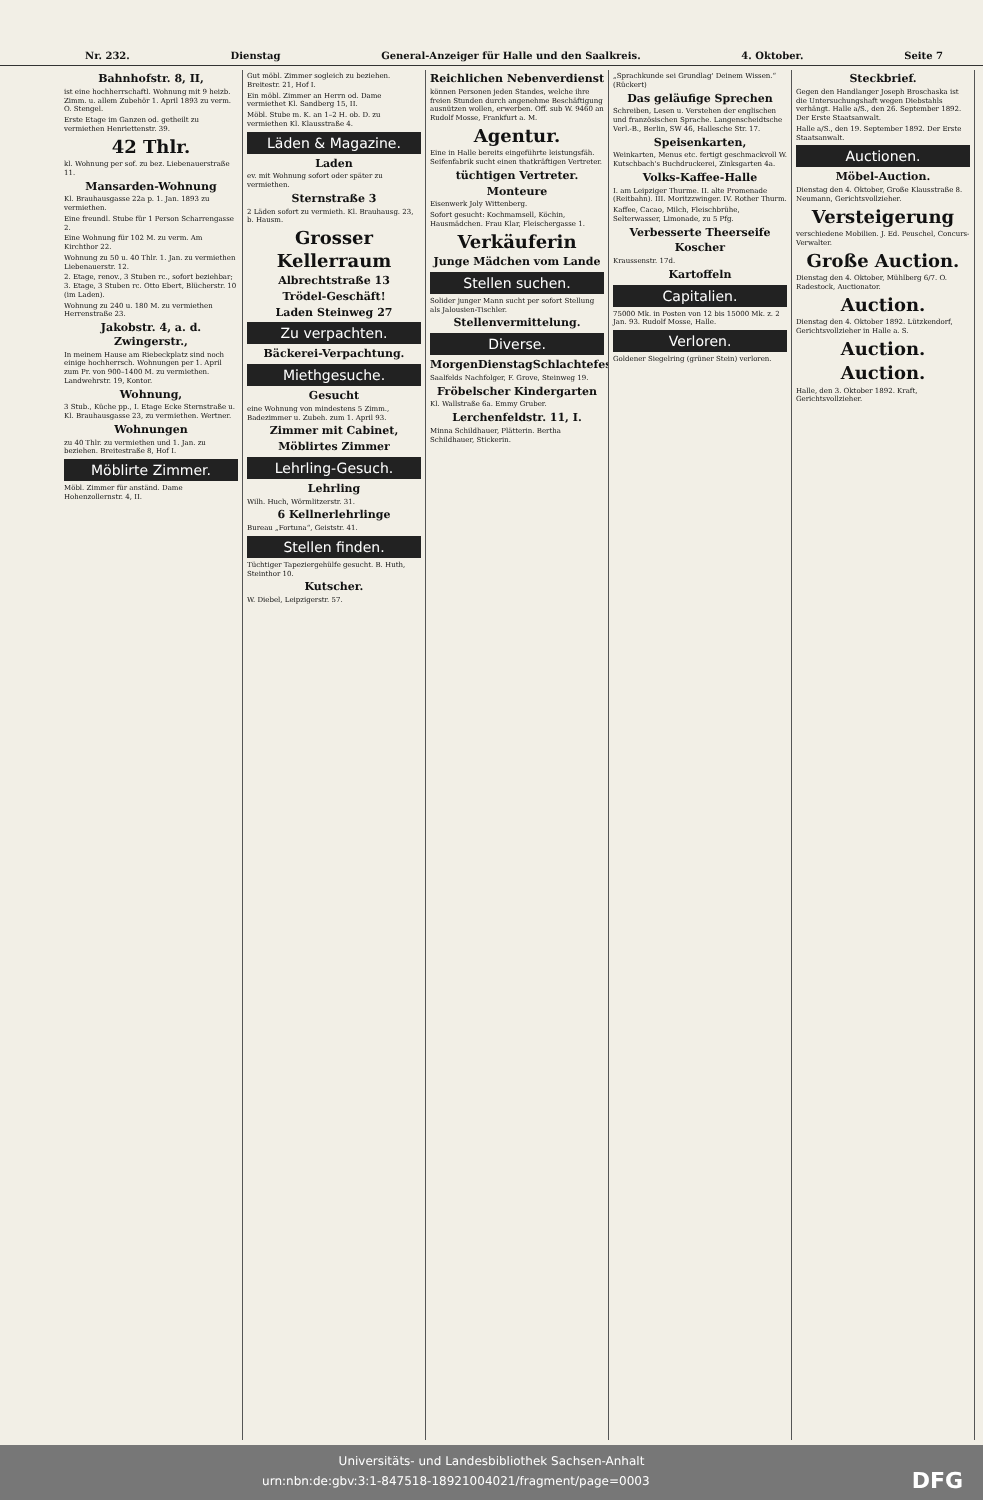Nr. 232. Dienstag General-Anzeiger für Halle und den Saalkreis. 4. Oktober. Seite 7
Bahnhofstr. 8, II,
ist eine hochherrschaftl. Wohnung mit 9 heizb. Zimm. u. allem Zubehör 1. April 1893 zu verm. O. Stengel.
Erste Etage im Ganzen od. getheilt zu vermiethen Henriettenstr. 39.
42 Thlr.
kl. Wohnung per sof. zu bez. Liebenauerstraße 11.
Mansarden-Wohnung
Kl. Brauhausgasse 22a p. 1. Jan. 1893 zu vermiethen.
Eine freundl. Stube für 1 Person Scharrengasse 2.
Eine Wohnung für 102 M. zu verm. Am Kirchthor 22.
Wohnung zu 50 u. 40 Thlr. 1. Jan. zu vermiethen Liebenauerstr. 12.
2. Etage, renov., 3 Stuben rc., sofort beziehbar; 3. Etage, 3 Stuben rc. Otto Ebert, Blücherstr. 10 (im Laden).
Wohnung zu 240 u. 180 M. zu vermiethen Herrenstraße 23.
Jakobstr. 4, a. d. Zwingerstr.,
In meinem Hause am Riebeckplatz sind noch einige hochherrsch. Wohnungen per 1. April zum Pr. von 900–1400 M. zu vermiethen. Landwehrstr. 19, Kontor.
Wohnung,
3 Stub., Küche pp., I. Etage Ecke Sternstraße u. Kl. Brauhausgasse 23, zu vermiethen. Wertner.
Wohnungen
zu 40 Thlr. zu vermiethen und 1. Jan. zu beziehen. Breitestraße 8, Hof I.
Möblirte Zimmer.
Möbl. Zimmer für anständ. Dame Hohenzollernstr. 4, II.
Gut möbl. Zimmer sogleich zu beziehen. Breitestr. 21, Hof I.
Ein möbl. Zimmer an Herrn od. Dame vermiethet Kl. Sandberg 15, II.
Möbl. Stube m. K. an 1–2 H. ob. D. zu vermiethen Kl. Klausstraße 4.
Läden & Magazine.
Laden
ev. mit Wohnung sofort oder später zu vermiethen.
Sternstraße 3
2 Läden sofort zu vermieth. Kl. Brauhausg. 23, b. Hausm.
Grosser Kellerraum
Albrechtstraße 13
Trödel-Geschäft!
Laden Steinweg 27
Zu verpachten.
Bäckerei-Verpachtung.
Miethgesuche.
Gesucht
eine Wohnung von mindestens 5 Zimm., Badezimmer u. Zubeh. zum 1. April 93.
Zimmer mit Cabinet,
Möblirtes Zimmer
Lehrling-Gesuch.
Lehrling
Wilh. Huch, Wörmlitzerstr. 31.
6 Kellnerlehrlinge
Bureau „Fortuna“, Geiststr. 41.
Stellen finden.
Tüchtiger Tapeziergehülfe gesucht. B. Huth, Steinthor 10.
Kutscher.
W. Diebel, Leipzigerstr. 57.
Reichlichen Nebenverdienst
können Personen jeden Standes, welche ihre freien Stunden durch angenehme Beschäftigung ausnützen wollen, erwerben. Off. sub W. 9460 an Rudolf Mosse, Frankfurt a. M.
Agentur.
Eine in Halle bereits eingeführte leistungsfäh. Seifenfabrik sucht einen thatkräftigen Vertreter.
tüchtigen Vertreter.
Monteure
Eisenwerk Joly Wittenberg.
Sofort gesucht: Kochmamsell, Köchin, Hausmädchen. Frau Klar, Fleischergasse 1.
Verkäuferin
Junge Mädchen vom Lande
Stellen suchen.
Solider junger Mann sucht per sofort Stellung als Jalousien-Tischler.
Stellenvermittelung.
Diverse.
MorgenDienstagSchlachtefest.
Saalfelds Nachfolger, F. Grove, Steinweg 19.
Fröbelscher Kindergarten
Kl. Wallstraße 6a. Emmy Gruber.
Lerchenfeldstr. 11, I.
Minna Schildhauer, Plätterin. Bertha Schildhauer, Stickerin.
„Sprachkunde sei Grundlag' Deinem Wissen.“ (Rückert)
Das geläufige Sprechen
Schreiben, Lesen u. Verstehen der englischen und französischen Sprache. Langenscheidtsche Verl.-B., Berlin, SW 46, Hallesche Str. 17.
Speisenkarten,
Weinkarten, Menus etc. fertigt geschmackvoll W. Kutschbach's Buchdruckerei, Zinksgarten 4a.
Volks-Kaffee-Halle
I. am Leipziger Thurme. II. alte Promenade (Reitbahn). III. Moritzzwinger. IV. Rother Thurm.
Kaffee, Cacao, Milch, Fleischbrühe, Selterwasser, Limonade, zu 5 Pfg.
Verbesserte Theerseife
Koscher
Kraussenstr. 17d.
Kartoffeln
Capitalien.
75000 Mk. in Posten von 12 bis 15000 Mk. z. 2 Jan. 93. Rudolf Mosse, Halle.
Verloren.
Goldener Siegelring (grüner Stein) verloren.
Steckbrief.
Gegen den Handlanger Joseph Broschaska ist die Untersuchungshaft wegen Diebstahls verhängt. Halle a/S., den 26. September 1892. Der Erste Staatsanwalt.
Halle a/S., den 19. September 1892. Der Erste Staatsanwalt.
Auctionen.
Möbel-Auction.
Dienstag den 4. Oktober, Große Klausstraße 8. Neumann, Gerichtsvollzieher.
Versteigerung
verschiedene Mobilien. J. Ed. Peuschel, Concurs-Verwalter.
Große Auction.
Dienstag den 4. Oktober, Mühlberg 6/7. O. Radestock, Auctionator.
Auction.
Dienstag den 4. Oktober 1892. Lützkendorf, Gerichtsvollzieher in Halle a. S.
Auction.
Auction.
Halle, den 3. Oktober 1892. Kraft, Gerichtsvollzieher.
Universitäts- und Landesbibliothek Sachsen-Anhalt
urn:nbn:de:gbv:3:1-847518-18921004021/fragment/page=0003 DFG